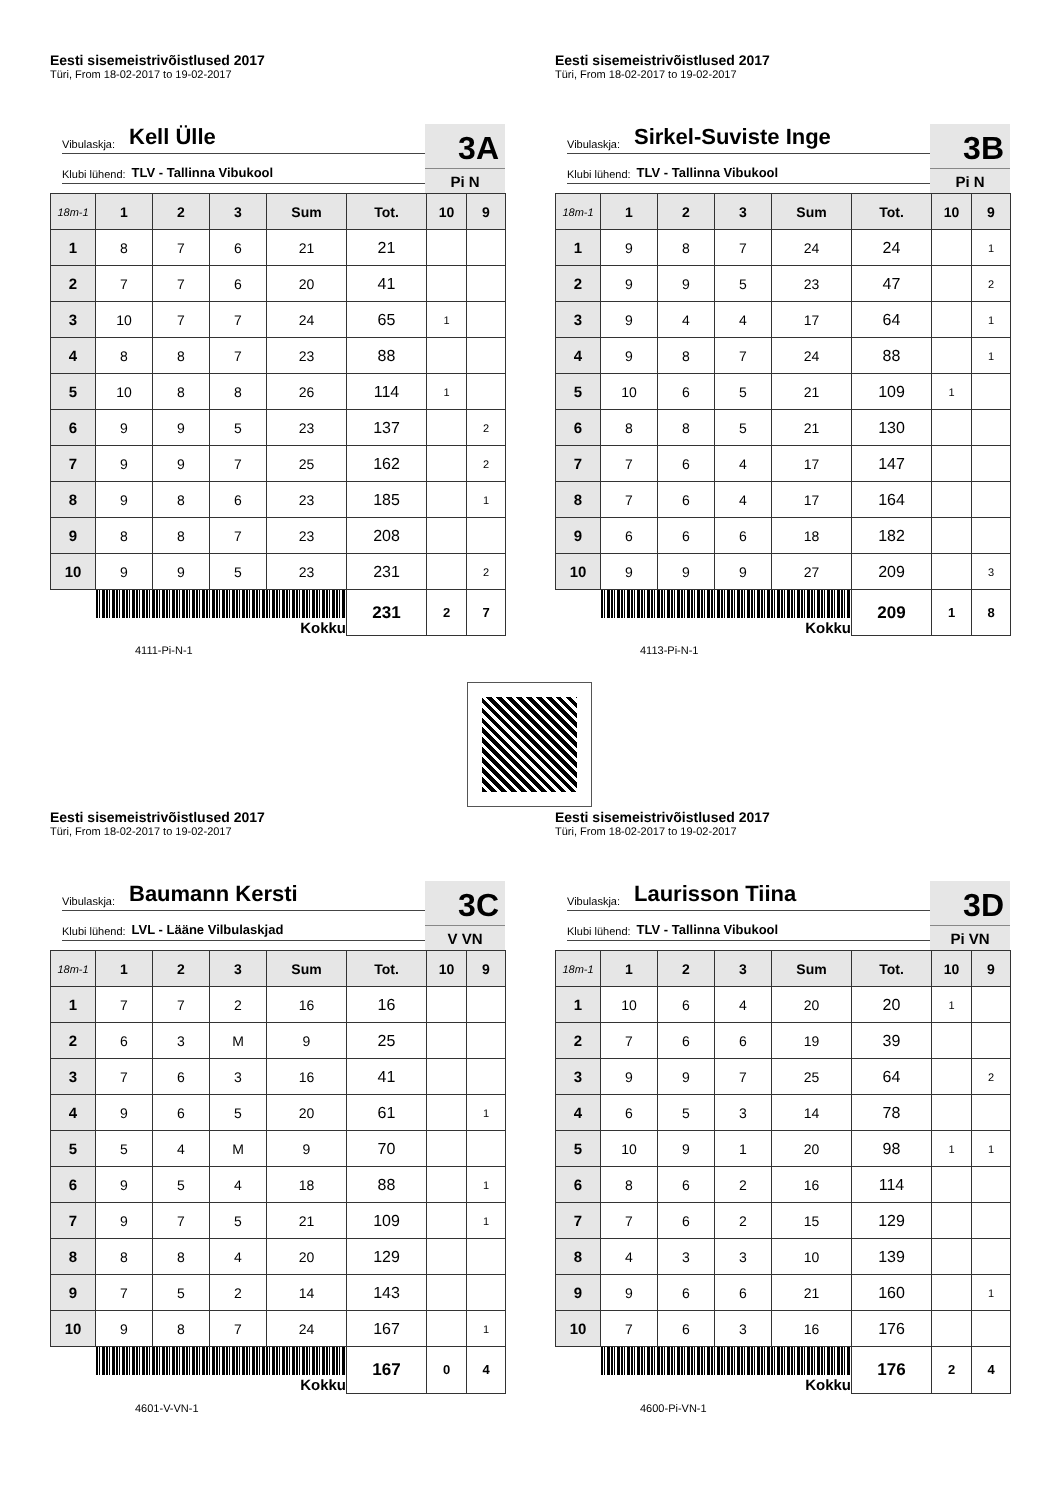Eesti sisemeistrivõistlused 2017
Türi, From 18-02-2017 to 19-02-2017
Vibulaskja: Kell Ülle
Klubi lühend: TLV - Tallinna Vibukool
3A
Pi N
| 18m-1 | 1 | 2 | 3 | Sum | Tot. | 10 | 9 |
| --- | --- | --- | --- | --- | --- | --- | --- |
| 1 | 8 | 7 | 6 | 21 | 21 | | |
| 2 | 7 | 7 | 6 | 20 | 41 | | |
| 3 | 10 | 7 | 7 | 24 | 65 | 1 | |
| 4 | 8 | 8 | 7 | 23 | 88 | | |
| 5 | 10 | 8 | 8 | 26 | 114 | 1 | |
| 6 | 9 | 9 | 5 | 23 | 137 | | 2 |
| 7 | 9 | 9 | 7 | 25 | 162 | | 2 |
| 8 | 9 | 8 | 6 | 23 | 185 | | 1 |
| 9 | 8 | 8 | 7 | 23 | 208 | | |
| 10 | 9 | 9 | 5 | 23 | 231 | | 2 |
| Kokku | | | | | 231 | 2 | 7 |
4111-Pi-N-1
Eesti sisemeistrivõistlused 2017
Türi, From 18-02-2017 to 19-02-2017
Vibulaskja: Sirkel-Suviste Inge
Klubi lühend: TLV - Tallinna Vibukool
3B
Pi N
| 18m-1 | 1 | 2 | 3 | Sum | Tot. | 10 | 9 |
| --- | --- | --- | --- | --- | --- | --- | --- |
| 1 | 9 | 8 | 7 | 24 | 24 | | 1 |
| 2 | 9 | 9 | 5 | 23 | 47 | | 2 |
| 3 | 9 | 4 | 4 | 17 | 64 | | 1 |
| 4 | 9 | 8 | 7 | 24 | 88 | | 1 |
| 5 | 10 | 6 | 5 | 21 | 109 | 1 | |
| 6 | 8 | 8 | 5 | 21 | 130 | | |
| 7 | 7 | 6 | 4 | 17 | 147 | | |
| 8 | 7 | 6 | 4 | 17 | 164 | | |
| 9 | 6 | 6 | 6 | 18 | 182 | | |
| 10 | 9 | 9 | 9 | 27 | 209 | | 3 |
| Kokku | | | | | 209 | 1 | 8 |
4113-Pi-N-1
Eesti sisemeistrivõistlused 2017
Türi, From 18-02-2017 to 19-02-2017
Vibulaskja: Baumann Kersti
Klubi lühend: LVL - Lääne Vilbulaskjad
3C
V VN
| 18m-1 | 1 | 2 | 3 | Sum | Tot. | 10 | 9 |
| --- | --- | --- | --- | --- | --- | --- | --- |
| 1 | 7 | 7 | 2 | 16 | 16 | | |
| 2 | 6 | 3 | M | 9 | 25 | | |
| 3 | 7 | 6 | 3 | 16 | 41 | | |
| 4 | 9 | 6 | 5 | 20 | 61 | | 1 |
| 5 | 5 | 4 | M | 9 | 70 | | |
| 6 | 9 | 5 | 4 | 18 | 88 | | 1 |
| 7 | 9 | 7 | 5 | 21 | 109 | | 1 |
| 8 | 8 | 8 | 4 | 20 | 129 | | |
| 9 | 7 | 5 | 2 | 14 | 143 | | |
| 10 | 9 | 8 | 7 | 24 | 167 | | 1 |
| Kokku | | | | | 167 | 0 | 4 |
4601-V-VN-1
Eesti sisemeistrivõistlused 2017
Türi, From 18-02-2017 to 19-02-2017
Vibulaskja: Laurisson Tiina
Klubi lühend: TLV - Tallinna Vibukool
3D
Pi VN
| 18m-1 | 1 | 2 | 3 | Sum | Tot. | 10 | 9 |
| --- | --- | --- | --- | --- | --- | --- | --- |
| 1 | 10 | 6 | 4 | 20 | 20 | 1 | |
| 2 | 7 | 6 | 6 | 19 | 39 | | |
| 3 | 9 | 9 | 7 | 25 | 64 | | 2 |
| 4 | 6 | 5 | 3 | 14 | 78 | | |
| 5 | 10 | 9 | 1 | 20 | 98 | 1 | 1 |
| 6 | 8 | 6 | 2 | 16 | 114 | | |
| 7 | 7 | 6 | 2 | 15 | 129 | | |
| 8 | 4 | 3 | 3 | 10 | 139 | | |
| 9 | 9 | 6 | 6 | 21 | 160 | | 1 |
| 10 | 7 | 6 | 3 | 16 | 176 | | |
| Kokku | | | | | 176 | 2 | 4 |
4600-Pi-VN-1